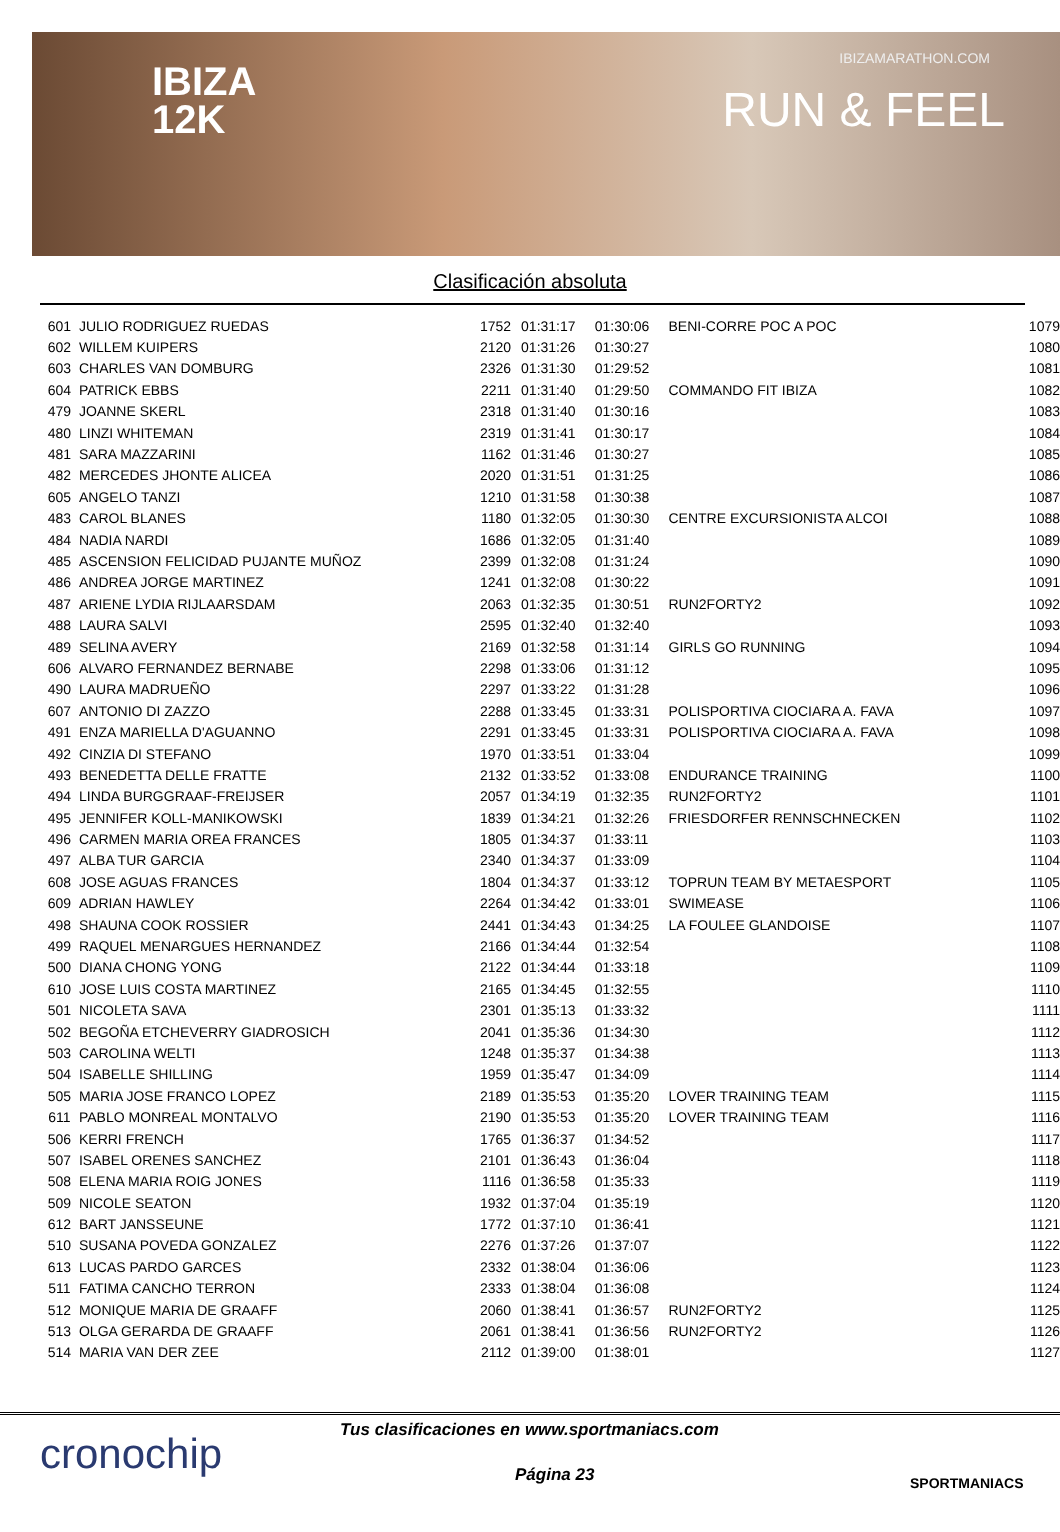IBIZA
12K
IBIZAMARATHON.COM
RUN & FEEL
Clasificación absoluta
| 601 | JULIO RODRIGUEZ RUEDAS | 1752 | 01:31:17 | 01:30:06 | BENI-CORRE POC A POC | 1079 |
| 602 | WILLEM KUIPERS | 2120 | 01:31:26 | 01:30:27 | | 1080 |
| 603 | CHARLES VAN DOMBURG | 2326 | 01:31:30 | 01:29:52 | | 1081 |
| 604 | PATRICK EBBS | 2211 | 01:31:40 | 01:29:50 | COMMANDO FIT IBIZA | 1082 |
| 479 | JOANNE SKERL | 2318 | 01:31:40 | 01:30:16 | | 1083 |
| 480 | LINZI WHITEMAN | 2319 | 01:31:41 | 01:30:17 | | 1084 |
| 481 | SARA MAZZARINI | 1162 | 01:31:46 | 01:30:27 | | 1085 |
| 482 | MERCEDES JHONTE ALICEA | 2020 | 01:31:51 | 01:31:25 | | 1086 |
| 605 | ANGELO TANZI | 1210 | 01:31:58 | 01:30:38 | | 1087 |
| 483 | CAROL BLANES | 1180 | 01:32:05 | 01:30:30 | CENTRE EXCURSIONISTA ALCOI | 1088 |
| 484 | NADIA NARDI | 1686 | 01:32:05 | 01:31:40 | | 1089 |
| 485 | ASCENSION FELICIDAD PUJANTE MUÑOZ | 2399 | 01:32:08 | 01:31:24 | | 1090 |
| 486 | ANDREA JORGE MARTINEZ | 1241 | 01:32:08 | 01:30:22 | | 1091 |
| 487 | ARIENE LYDIA RIJLAARSDAM | 2063 | 01:32:35 | 01:30:51 | RUN2FORTY2 | 1092 |
| 488 | LAURA SALVI | 2595 | 01:32:40 | 01:32:40 | | 1093 |
| 489 | SELINA AVERY | 2169 | 01:32:58 | 01:31:14 | GIRLS GO RUNNING | 1094 |
| 606 | ALVARO FERNANDEZ BERNABE | 2298 | 01:33:06 | 01:31:12 | | 1095 |
| 490 | LAURA MADRUEÑO | 2297 | 01:33:22 | 01:31:28 | | 1096 |
| 607 | ANTONIO DI ZAZZO | 2288 | 01:33:45 | 01:33:31 | POLISPORTIVA CIOCIARA A. FAVA | 1097 |
| 491 | ENZA MARIELLA D'AGUANNO | 2291 | 01:33:45 | 01:33:31 | POLISPORTIVA CIOCIARA A. FAVA | 1098 |
| 492 | CINZIA DI STEFANO | 1970 | 01:33:51 | 01:33:04 | | 1099 |
| 493 | BENEDETTA DELLE FRATTE | 2132 | 01:33:52 | 01:33:08 | ENDURANCE TRAINING | 1100 |
| 494 | LINDA BURGGRAAF-FREIJSER | 2057 | 01:34:19 | 01:32:35 | RUN2FORTY2 | 1101 |
| 495 | JENNIFER KOLL-MANIKOWSKI | 1839 | 01:34:21 | 01:32:26 | FRIESDORFER RENNSCHNECKEN | 1102 |
| 496 | CARMEN MARIA OREA FRANCES | 1805 | 01:34:37 | 01:33:11 | | 1103 |
| 497 | ALBA TUR GARCIA | 2340 | 01:34:37 | 01:33:09 | | 1104 |
| 608 | JOSE AGUAS FRANCES | 1804 | 01:34:37 | 01:33:12 | TOPRUN TEAM BY METAESPORT | 1105 |
| 609 | ADRIAN HAWLEY | 2264 | 01:34:42 | 01:33:01 | SWIMEASE | 1106 |
| 498 | SHAUNA COOK ROSSIER | 2441 | 01:34:43 | 01:34:25 | LA FOULEE GLANDOISE | 1107 |
| 499 | RAQUEL MENARGUES HERNANDEZ | 2166 | 01:34:44 | 01:32:54 | | 1108 |
| 500 | DIANA CHONG YONG | 2122 | 01:34:44 | 01:33:18 | | 1109 |
| 610 | JOSE LUIS COSTA MARTINEZ | 2165 | 01:34:45 | 01:32:55 | | 1110 |
| 501 | NICOLETA SAVA | 2301 | 01:35:13 | 01:33:32 | | 1111 |
| 502 | BEGOÑA ETCHEVERRY GIADROSICH | 2041 | 01:35:36 | 01:34:30 | | 1112 |
| 503 | CAROLINA WELTI | 1248 | 01:35:37 | 01:34:38 | | 1113 |
| 504 | ISABELLE SHILLING | 1959 | 01:35:47 | 01:34:09 | | 1114 |
| 505 | MARIA JOSE FRANCO LOPEZ | 2189 | 01:35:53 | 01:35:20 | LOVER TRAINING TEAM | 1115 |
| 611 | PABLO MONREAL MONTALVO | 2190 | 01:35:53 | 01:35:20 | LOVER TRAINING TEAM | 1116 |
| 506 | KERRI FRENCH | 1765 | 01:36:37 | 01:34:52 | | 1117 |
| 507 | ISABEL ORENES SANCHEZ | 2101 | 01:36:43 | 01:36:04 | | 1118 |
| 508 | ELENA MARIA ROIG JONES | 1116 | 01:36:58 | 01:35:33 | | 1119 |
| 509 | NICOLE SEATON | 1932 | 01:37:04 | 01:35:19 | | 1120 |
| 612 | BART JANSSEUNE | 1772 | 01:37:10 | 01:36:41 | | 1121 |
| 510 | SUSANA POVEDA GONZALEZ | 2276 | 01:37:26 | 01:37:07 | | 1122 |
| 613 | LUCAS PARDO GARCES | 2332 | 01:38:04 | 01:36:06 | | 1123 |
| 511 | FATIMA CANCHO TERRON | 2333 | 01:38:04 | 01:36:08 | | 1124 |
| 512 | MONIQUE MARIA DE GRAAFF | 2060 | 01:38:41 | 01:36:57 | RUN2FORTY2 | 1125 |
| 513 | OLGA GERARDA DE GRAAFF | 2061 | 01:38:41 | 01:36:56 | RUN2FORTY2 | 1126 |
| 514 | MARIA VAN DER ZEE | 2112 | 01:39:00 | 01:38:01 | | 1127 |
cronochip
Tus clasificaciones en www.sportmaniacs.com
Página 23 SPORTMANIACS